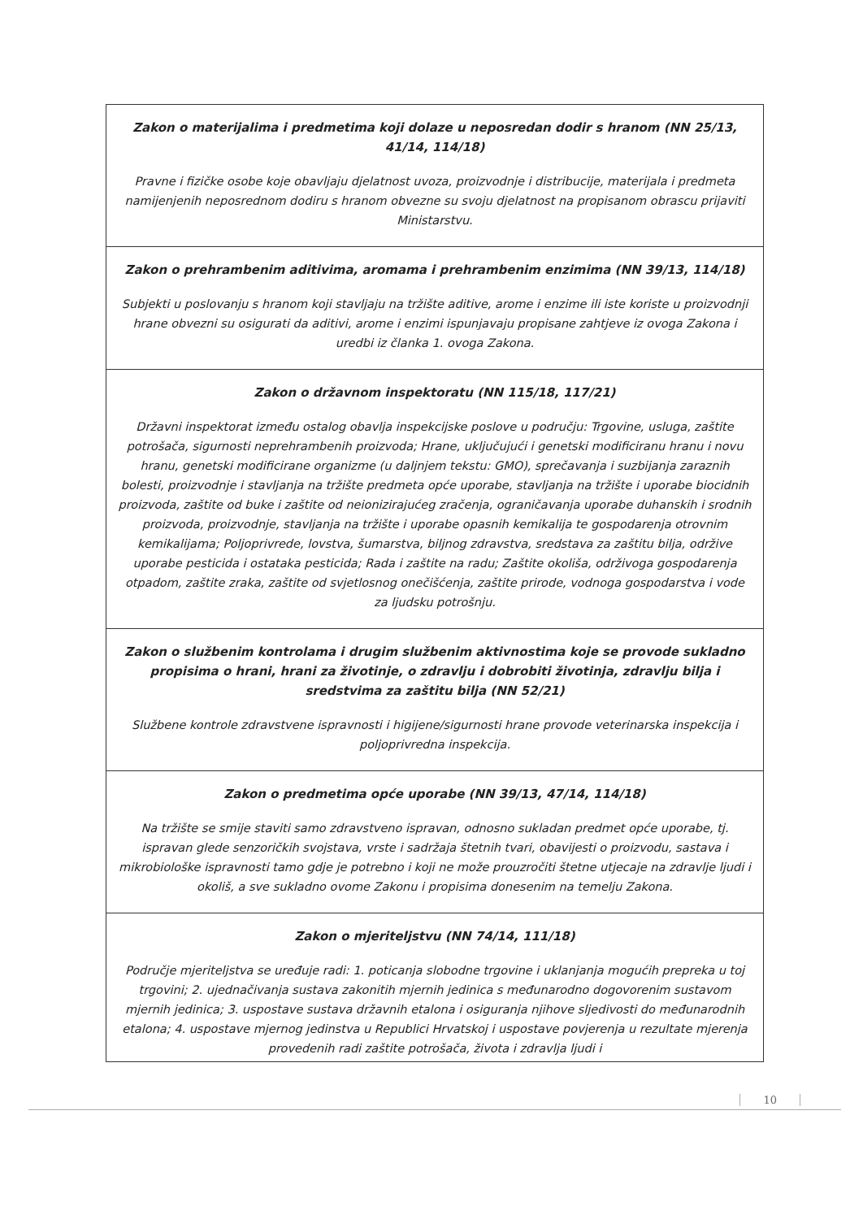| Zakon o materijalima i predmetima koji dolaze u neposredan dodir s hranom (NN 25/13, 41/14, 114/18) Pravne i fizičke osobe koje obavljaju djelatnost uvoza, proizvodnje i distribucije, materijala i predmeta namijenjenih neposrednom dodiru s hranom obvezne su svoju djelatnost na propisanom obrascu prijaviti Ministarstvu. |
| Zakon o prehrambenim aditivima, aromama i prehrambenim enzimima (NN 39/13, 114/18) Subjekti u poslovanju s hranom koji stavljaju na tržište aditive, arome i enzime ili iste koriste u proizvodnji hrane obvezni su osigurati da aditivi, arome i enzimi ispunjavaju propisane zahtjeve iz ovoga Zakona i uredbi iz članka 1. ovoga Zakona. |
| Zakon o državnom inspektoratu (NN 115/18, 117/21) Državni inspektorat između ostalog obavlja inspekcijske poslove u području: Trgovine, usluga, zaštite potrošača, sigurnosti neprehrambenih proizvoda; Hrane, uključujući i genetski modificiranu hranu i novu hranu, genetski modificirane organizme (u daljnjem tekstu: GMO), sprečavanja i suzbijanja zaraznih bolesti, proizvodnje i stavljanja na tržište predmeta opće uporabe, stavljanja na tržište i uporabe biocidnih proizvoda, zaštite od buke i zaštite od neionizirajućeg zračenja, ograničavanja uporabe duhanskih i srodnih proizvoda, proizvodnje, stavljanja na tržište i uporabe opasnih kemikalija te gospodarenja otrovnim kemikalijama; Poljoprivrede, lovstva, šumarstva, biljnog zdravstva, sredstava za zaštitu bilja, održive uporabe pesticida i ostataka pesticida; Rada i zaštite na radu; Zaštite okoliša, održivoga gospodarenja otpadom, zaštite zraka, zaštite od svjetlosnog onečišćenja, zaštite prirode, vodnoga gospodarstva i vode za ljudsku potrošnju. |
| Zakon o službenim kontrolama i drugim službenim aktivnostima koje se provode sukladno propisima o hrani, hrani za životinje, o zdravlju i dobrobiti životinja, zdravlju bilja i sredstvima za zaštitu bilja (NN 52/21) Službene kontrole zdravstvene ispravnosti i higijene/sigurnosti hrane provode veterinarska inspekcija i poljoprivredna inspekcija. |
| Zakon o predmetima opće uporabe (NN 39/13, 47/14, 114/18) Na tržište se smije staviti samo zdravstveno ispravan, odnosno sukladan predmet opće uporabe, tj. ispravan glede senzoričkih svojstava, vrste i sadržaja štetnih tvari, obavijesti o proizvodu, sastava i mikrobiološke ispravnosti tamo gdje je potrebno i koji ne može prouzročiti štetne utjecaje na zdravlje ljudi i okoliš, a sve sukladno ovome Zakonu i propisima donesenim na temelju Zakona. |
| Zakon o mjeriteljstvu (NN 74/14, 111/18) Područje mjeriteljstva se uređuje radi: 1. poticanja slobodne trgovine i uklanjanja mogućih prepreka u toj trgovini; 2. ujednačivanja sustava zakonitih mjernih jedinica s međunarodno dogovorenim sustavom mjernih jedinica; 3. uspostave sustava državnih etalona i osiguranja njihove sljedivosti do međunarodnih etalona; 4. uspostave mjernog jedinstva u Republici Hrvatskoj i uspostave povjerenja u rezultate mjerenja provedenih radi zaštite potrošača, života i zdravlja ljudi i |
10